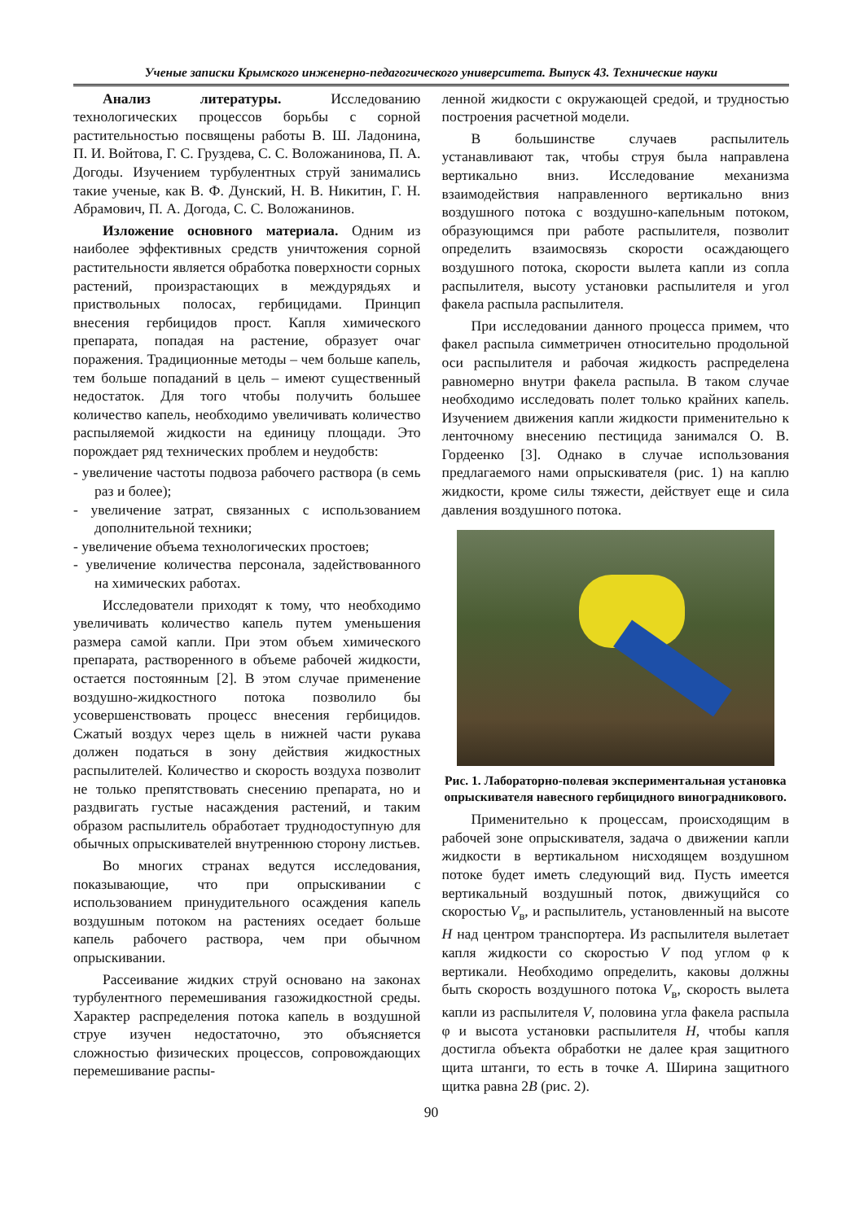Ученые записки Крымского инженерно-педагогического университета. Выпуск 43. Технические науки
Анализ литературы. Исследованию технологических процессов борьбы с сорной растительностью посвящены работы В. Ш. Ладонина, П. И. Войтова, Г. С. Груздева, С. С. Воложанинова, П. А. Догоды. Изучением турбулентных струй занимались такие ученые, как В. Ф. Дунский, Н. В. Никитин, Г. Н. Абрамович, П. А. Догода, С. С. Воложанинов.
Изложение основного материала. Одним из наиболее эффективных средств уничтожения сорной растительности является обработка поверхности сорных растений, произрастающих в междурядьях и приствольных полосах, гербицидами. Принцип внесения гербицидов прост. Капля химического препарата, попадая на растение, образует очаг поражения. Традиционные методы – чем больше капель, тем больше попаданий в цель – имеют существенный недостаток. Для того чтобы получить большее количество капель, необходимо увеличивать количество распыляемой жидкости на единицу площади. Это порождает ряд технических проблем и неудобств:
- увеличение частоты подвоза рабочего раствора (в семь раз и более);
- увеличение затрат, связанных с использованием дополнительной техники;
- увеличение объема технологических простоев;
- увеличение количества персонала, задействованного на химических работах.
Исследователи приходят к тому, что необходимо увеличивать количество капель путем уменьшения размера самой капли. При этом объем химического препарата, растворенного в объеме рабочей жидкости, остается постоянным [2]. В этом случае применение воздушно-жидкостного потока позволило бы усовершенствовать процесс внесения гербицидов. Сжатый воздух через щель в нижней части рукава должен податься в зону действия жидкостных распылителей. Количество и скорость воздуха позволит не только препятствовать снесению препарата, но и раздвигать густые насаждения растений, и таким образом распылитель обработает труднодоступную для обычных опрыскивателей внутреннюю сторону листьев.
Во многих странах ведутся исследования, показывающие, что при опрыскивании с использованием принудительного осаждения капель воздушным потоком на растениях оседает больше капель рабочего раствора, чем при обычном опрыскивании.
Рассеивание жидких струй основано на законах турбулентного перемешивания газожидкостной среды. Характер распределения потока капель в воздушной струе изучен недостаточно, это объясняется сложностью физических процессов, сопровождающих перемешивание распы-
ленной жидкости с окружающей средой, и трудностью построения расчетной модели.
В большинстве случаев распылитель устанавливают так, чтобы струя была направлена вертикально вниз. Исследование механизма взаимодействия направленного вертикально вниз воздушного потока с воздушно-капельным потоком, образующимся при работе распылителя, позволит определить взаимосвязь скорости осаждающего воздушного потока, скорости вылета капли из сопла распылителя, высоту установки распылителя и угол факела распыла распылителя.
При исследовании данного процесса примем, что факел распыла симметричен относительно продольной оси распылителя и рабочая жидкость распределена равномерно внутри факела распыла. В таком случае необходимо исследовать полет только крайних капель. Изучением движения капли жидкости применительно к ленточному внесению пестицида занимался О. В. Гордеенко [3]. Однако в случае использования предлагаемого нами опрыскивателя (рис. 1) на каплю жидкости, кроме силы тяжести, действует еще и сила давления воздушного потока.
Рис. 1. Лабораторно-полевая экспериментальная установка опрыскивателя навесного гербицидного виноградникового.
Применительно к процессам, происходящим в рабочей зоне опрыскивателя, задача о движении капли жидкости в вертикальном нисходящем воздушном потоке будет иметь следующий вид. Пусть имеется вертикальный воздушный поток, движущийся со скоростью V<sub>в</sub>, и распылитель, установленный на высоте H над центром транспортера. Из распылителя вылетает капля жидкости со скоростью V под углом φ к вертикали. Необходимо определить, каковы должны быть скорость воздушного потока V<sub>в</sub>, скорость вылета капли из распылителя V, половина угла факела распыла φ и высота установки распылителя H, чтобы капля достигла объекта обработки не далее края защитного щита штанги, то есть в точке A. Ширина защитного щитка равна 2B (рис. 2).
90